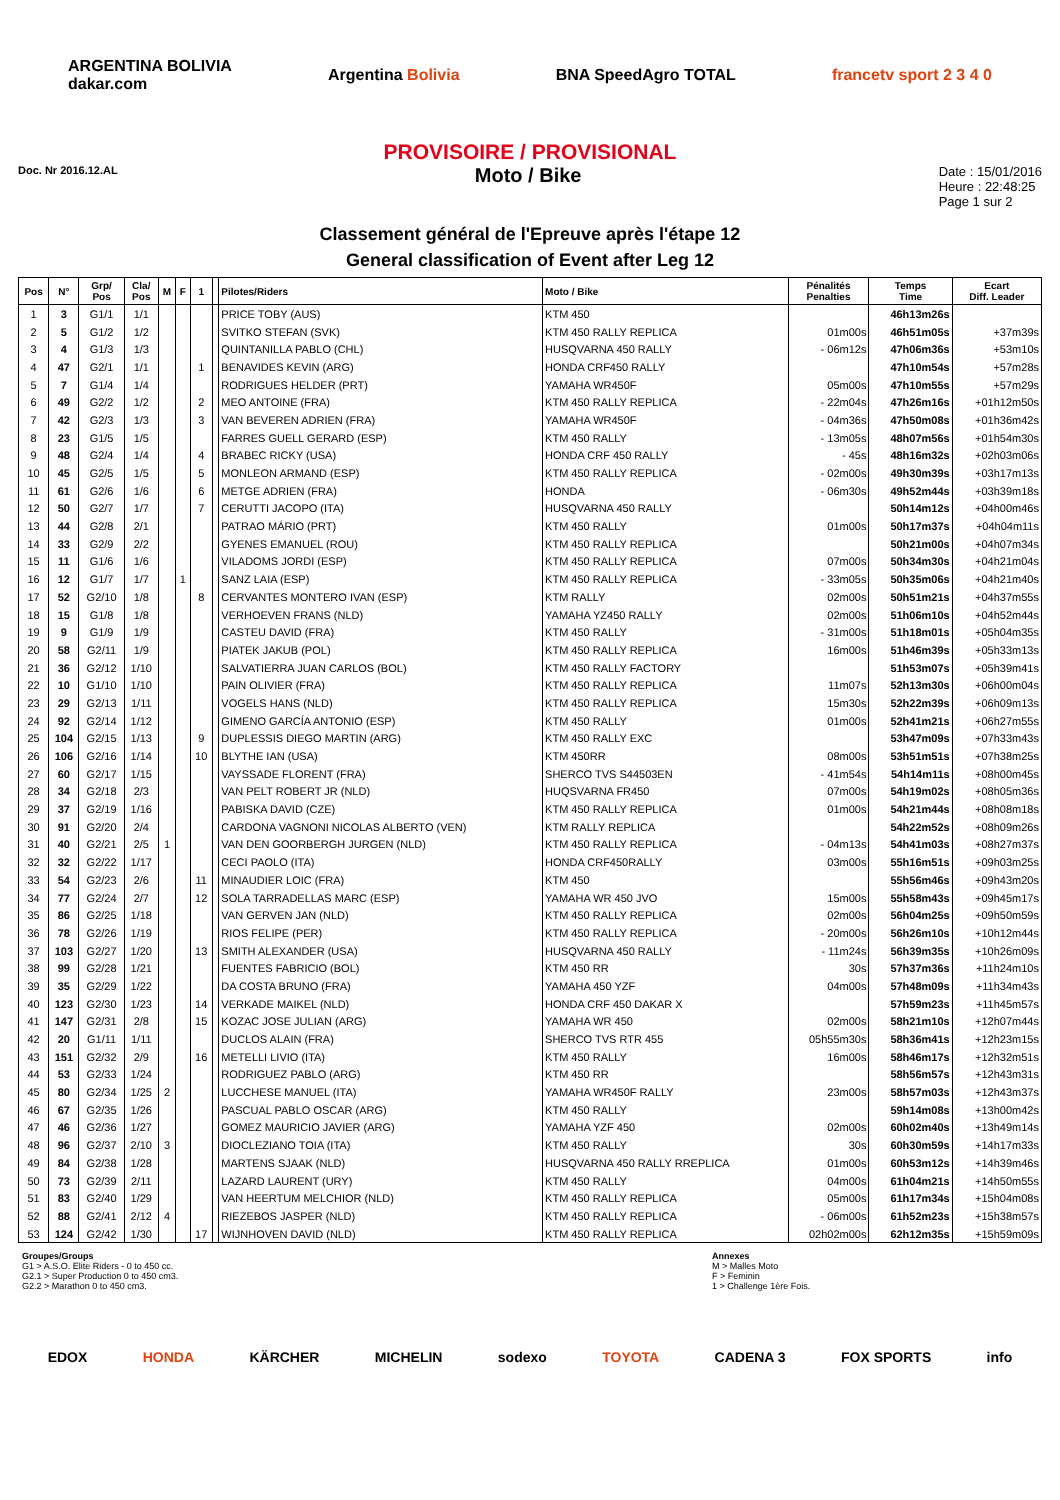ARGENTINA BOLIVIA
dakar.com Argentina Bolivia BNA SpeedAgro TOTAL francetv sport 2 3 4 0
PROVISOIRE / PROVISIONAL
Doc. Nr 2016.12.AL Moto / Bike
Date : 15/01/2016
Heure : 22:48:25
Page 1 sur 2
Classement général de l'Epreuve après l'étape 12
General classification of Event after Leg 12
| Pos | N° | Grp/ Pos | Cla/ Pos | M | F | 1 | | Pilotes/Riders | Moto / Bike | Pénalités Penalties | Temps Time | Ecart Diff. Leader |
| --- | --- | --- | --- | --- | --- | --- | --- | --- | --- | --- | --- | --- |
| 1 | 3 | G1/1 | 1/1 | | | | | PRICE TOBY (AUS) | KTM 450 | | 46h13m26s | |
| 2 | 5 | G1/2 | 1/2 | | | | | SVITKO STEFAN (SVK) | KTM 450 RALLY REPLICA | 01m00s | 46h51m05s | +37m39s |
| 3 | 4 | G1/3 | 1/3 | | | | | QUINTANILLA PABLO (CHL) | HUSQVARNA 450 RALLY | - 06m12s | 47h06m36s | +53m10s |
| 4 | 47 | G2/1 | 1/1 | | | 1 | | BENAVIDES KEVIN (ARG) | HONDA CRF450 RALLY | | 47h10m54s | +57m28s |
| 5 | 7 | G1/4 | 1/4 | | | | | RODRIGUES HELDER (PRT) | YAMAHA WR450F | 05m00s | 47h10m55s | +57m29s |
| 6 | 49 | G2/2 | 1/2 | | | 2 | | MEO ANTOINE (FRA) | KTM 450 RALLY REPLICA | - 22m04s | 47h26m16s | +01h12m50s |
| 7 | 42 | G2/3 | 1/3 | | | 3 | | VAN BEVEREN ADRIEN (FRA) | YAMAHA WR450F | - 04m36s | 47h50m08s | +01h36m42s |
| 8 | 23 | G1/5 | 1/5 | | | | | FARRES GUELL GERARD (ESP) | KTM 450 RALLY | - 13m05s | 48h07m56s | +01h54m30s |
| 9 | 48 | G2/4 | 1/4 | | | 4 | | BRABEC RICKY (USA) | HONDA CRF 450 RALLY | - 45s | 48h16m32s | +02h03m06s |
| 10 | 45 | G2/5 | 1/5 | | | 5 | | MONLEON ARMAND (ESP) | KTM 450 RALLY REPLICA | - 02m00s | 49h30m39s | +03h17m13s |
| 11 | 61 | G2/6 | 1/6 | | | 6 | | METGE ADRIEN (FRA) | HONDA | - 06m30s | 49h52m44s | +03h39m18s |
| 12 | 50 | G2/7 | 1/7 | | | 7 | | CERUTTI JACOPO (ITA) | HUSQVARNA 450 RALLY | | 50h14m12s | +04h00m46s |
| 13 | 44 | G2/8 | 2/1 | | | | | PATRAO MÁRIO (PRT) | KTM 450 RALLY | 01m00s | 50h17m37s | +04h04m11s |
| 14 | 33 | G2/9 | 2/2 | | | | | GYENES EMANUEL (ROU) | KTM 450 RALLY REPLICA | | 50h21m00s | +04h07m34s |
| 15 | 11 | G1/6 | 1/6 | | | | | VILADOMS JORDI (ESP) | KTM 450 RALLY REPLICA | 07m00s | 50h34m30s | +04h21m04s |
| 16 | 12 | G1/7 | 1/7 | | 1 | | | SANZ LAIA (ESP) | KTM 450 RALLY REPLICA | - 33m05s | 50h35m06s | +04h21m40s |
| 17 | 52 | G2/10 | 1/8 | | | 8 | | CERVANTES MONTERO IVAN (ESP) | KTM RALLY | 02m00s | 50h51m21s | +04h37m55s |
| 18 | 15 | G1/8 | 1/8 | | | | | VERHOEVEN FRANS (NLD) | YAMAHA YZ450 RALLY | 02m00s | 51h06m10s | +04h52m44s |
| 19 | 9 | G1/9 | 1/9 | | | | | CASTEU DAVID (FRA) | KTM 450 RALLY | - 31m00s | 51h18m01s | +05h04m35s |
| 20 | 58 | G2/11 | 1/9 | | | | | PIATEK JAKUB (POL) | KTM 450 RALLY REPLICA | 16m00s | 51h46m39s | +05h33m13s |
| 21 | 36 | G2/12 | 1/10 | | | | | SALVATIERRA JUAN CARLOS (BOL) | KTM 450 RALLY FACTORY | | 51h53m07s | +05h39m41s |
| 22 | 10 | G1/10 | 1/10 | | | | | PAIN OLIVIER (FRA) | KTM 450 RALLY REPLICA | 11m07s | 52h13m30s | +06h00m04s |
| 23 | 29 | G2/13 | 1/11 | | | | | VOGELS HANS (NLD) | KTM 450 RALLY REPLICA | 15m30s | 52h22m39s | +06h09m13s |
| 24 | 92 | G2/14 | 1/12 | | | | | GIMENO GARCÍA ANTONIO (ESP) | KTM 450 RALLY | 01m00s | 52h41m21s | +06h27m55s |
| 25 | 104 | G2/15 | 1/13 | | | 9 | | DUPLESSIS DIEGO MARTIN (ARG) | KTM 450 RALLY EXC | | 53h47m09s | +07h33m43s |
| 26 | 106 | G2/16 | 1/14 | | | 10 | | BLYTHE IAN (USA) | KTM 450RR | 08m00s | 53h51m51s | +07h38m25s |
| 27 | 60 | G2/17 | 1/15 | | | | | VAYSSADE FLORENT (FRA) | SHERCO TVS S44503EN | - 41m54s | 54h14m11s | +08h00m45s |
| 28 | 34 | G2/18 | 2/3 | | | | | VAN PELT ROBERT JR (NLD) | HUQSVARNA FR450 | 07m00s | 54h19m02s | +08h05m36s |
| 29 | 37 | G2/19 | 1/16 | | | | | PABISKA DAVID (CZE) | KTM 450 RALLY REPLICA | 01m00s | 54h21m44s | +08h08m18s |
| 30 | 91 | G2/20 | 2/4 | | | | | CARDONA VAGNONI NICOLAS ALBERTO (VEN) | KTM RALLY REPLICA | | 54h22m52s | +08h09m26s |
| 31 | 40 | G2/21 | 2/5 | 1 | | | | VAN DEN GOORBERGH JURGEN (NLD) | KTM 450 RALLY REPLICA | - 04m13s | 54h41m03s | +08h27m37s |
| 32 | 32 | G2/22 | 1/17 | | | | | CECI PAOLO (ITA) | HONDA CRF450RALLY | 03m00s | 55h16m51s | +09h03m25s |
| 33 | 54 | G2/23 | 2/6 | | | 11 | | MINAUDIER LOIC (FRA) | KTM 450 | | 55h56m46s | +09h43m20s |
| 34 | 77 | G2/24 | 2/7 | | | 12 | | SOLA TARRADELLAS MARC (ESP) | YAMAHA WR 450 JVO | 15m00s | 55h58m43s | +09h45m17s |
| 35 | 86 | G2/25 | 1/18 | | | | | VAN GERVEN JAN (NLD) | KTM 450 RALLY REPLICA | 02m00s | 56h04m25s | +09h50m59s |
| 36 | 78 | G2/26 | 1/19 | | | | | RIOS FELIPE (PER) | KTM 450 RALLY REPLICA | - 20m00s | 56h26m10s | +10h12m44s |
| 37 | 103 | G2/27 | 1/20 | | | 13 | | SMITH ALEXANDER (USA) | HUSQVARNA 450 RALLY | - 11m24s | 56h39m35s | +10h26m09s |
| 38 | 99 | G2/28 | 1/21 | | | | | FUENTES FABRICIO (BOL) | KTM 450 RR | 30s | 57h37m36s | +11h24m10s |
| 39 | 35 | G2/29 | 1/22 | | | | | DA COSTA BRUNO (FRA) | YAMAHA 450 YZF | 04m00s | 57h48m09s | +11h34m43s |
| 40 | 123 | G2/30 | 1/23 | | | 14 | | VERKADE MAIKEL (NLD) | HONDA CRF 450 DAKAR X | | 57h59m23s | +11h45m57s |
| 41 | 147 | G2/31 | 2/8 | | | 15 | | KOZAC JOSE JULIAN (ARG) | YAMAHA WR 450 | 02m00s | 58h21m10s | +12h07m44s |
| 42 | 20 | G1/11 | 1/11 | | | | | DUCLOS ALAIN (FRA) | SHERCO TVS RTR 455 | 05h55m30s | 58h36m41s | +12h23m15s |
| 43 | 151 | G2/32 | 2/9 | | | 16 | | METELLI LIVIO (ITA) | KTM 450 RALLY | 16m00s | 58h46m17s | +12h32m51s |
| 44 | 53 | G2/33 | 1/24 | | | | | RODRIGUEZ PABLO (ARG) | KTM 450 RR | | 58h56m57s | +12h43m31s |
| 45 | 80 | G2/34 | 1/25 | 2 | | | | LUCCHESE MANUEL (ITA) | YAMAHA WR450F RALLY | 23m00s | 58h57m03s | +12h43m37s |
| 46 | 67 | G2/35 | 1/26 | | | | | PASCUAL PABLO OSCAR (ARG) | KTM 450 RALLY | | 59h14m08s | +13h00m42s |
| 47 | 46 | G2/36 | 1/27 | | | | | GOMEZ MAURICIO JAVIER (ARG) | YAMAHA YZF 450 | 02m00s | 60h02m40s | +13h49m14s |
| 48 | 96 | G2/37 | 2/10 | 3 | | | | DIOCLEZIANO TOIA (ITA) | KTM 450 RALLY | 30s | 60h30m59s | +14h17m33s |
| 49 | 84 | G2/38 | 1/28 | | | | | MARTENS SJAAK (NLD) | HUSQVARNA 450 RALLY RREPLICA | 01m00s | 60h53m12s | +14h39m46s |
| 50 | 73 | G2/39 | 2/11 | | | | | LAZARD LAURENT (URY) | KTM 450 RALLY | 04m00s | 61h04m21s | +14h50m55s |
| 51 | 83 | G2/40 | 1/29 | | | | | VAN HEERTUM MELCHIOR (NLD) | KTM 450 RALLY REPLICA | 05m00s | 61h17m34s | +15h04m08s |
| 52 | 88 | G2/41 | 2/12 | 4 | | | | RIEZEBOS JASPER (NLD) | KTM 450 RALLY REPLICA | - 06m00s | 61h52m23s | +15h38m57s |
| 53 | 124 | G2/42 | 1/30 | | | 17 | | WIJNHOVEN DAVID (NLD) | KTM 450 RALLY REPLICA | 02h02m00s | 62h12m35s | +15h59m09s |
Groupes/Groups
G1 > A.S.O. Elite Riders - 0 to 450 cc.
G2.1 > Super Production 0 to 450 cm3.
G2.2 > Marathon 0 to 450 cm3.
Annexes
M > Malles Moto
F > Feminin
1 > Challenge 1ère Fois.
EDOX HONDA KÄRCHER MICHELIN sodexo TOYOTA CADENA 3 FOX SPORTS info